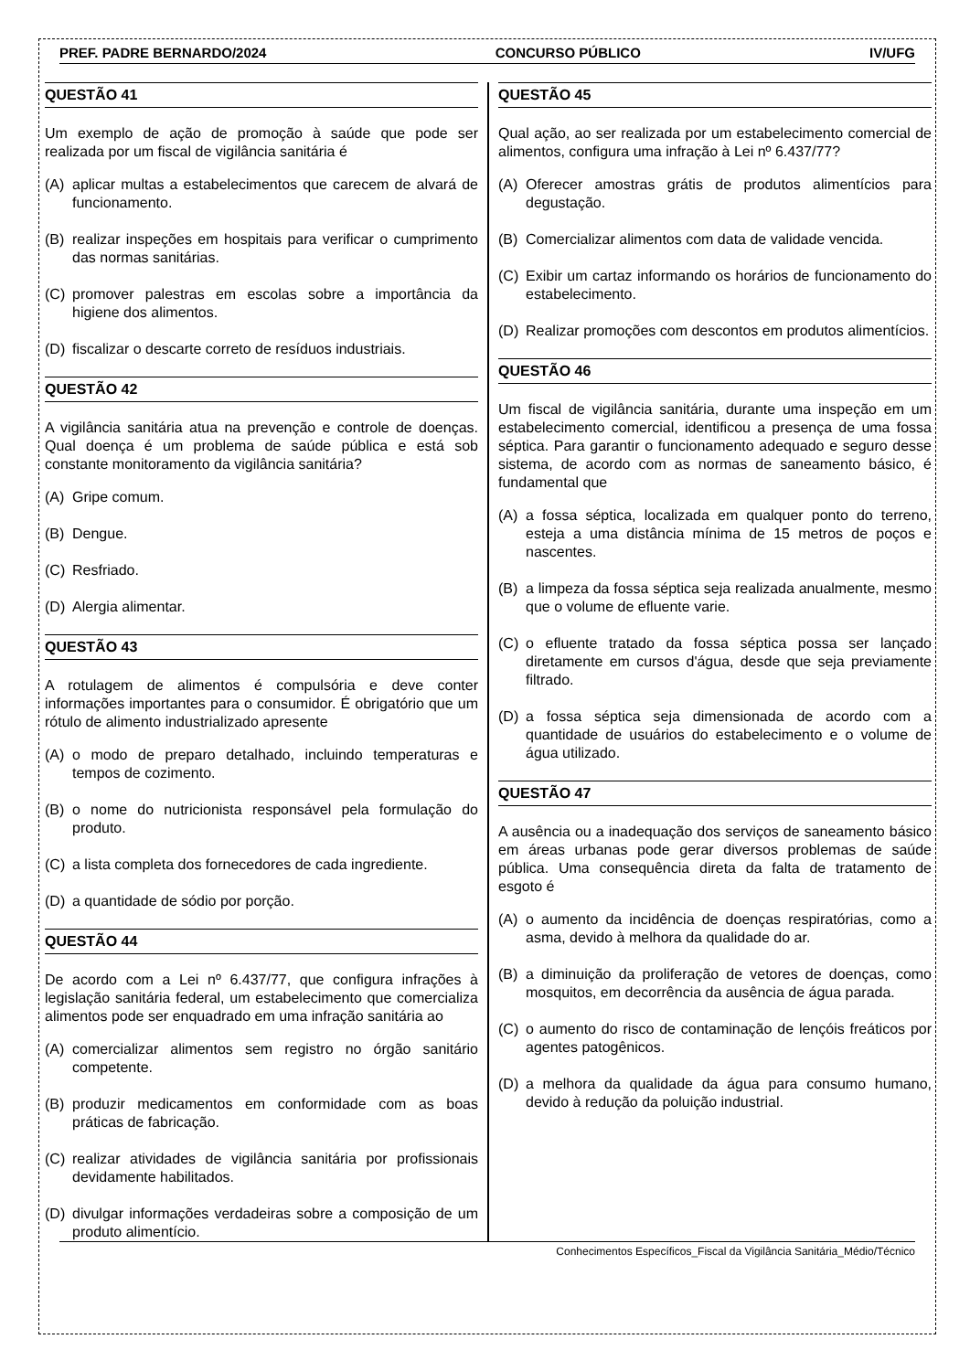PREF. PADRE BERNARDO/2024 CONCURSO PÚBLICO IV/UFG
QUESTÃO 41
Um exemplo de ação de promoção à saúde que pode ser realizada por um fiscal de vigilância sanitária é
(A) aplicar multas a estabelecimentos que carecem de alvará de funcionamento.
(B) realizar inspeções em hospitais para verificar o cumprimento das normas sanitárias.
(C) promover palestras em escolas sobre a importância da higiene dos alimentos.
(D) fiscalizar o descarte correto de resíduos industriais.
QUESTÃO 42
A vigilância sanitária atua na prevenção e controle de doenças. Qual doença é um problema de saúde pública e está sob constante monitoramento da vigilância sanitária?
(A) Gripe comum.
(B) Dengue.
(C) Resfriado.
(D) Alergia alimentar.
QUESTÃO 43
A rotulagem de alimentos é compulsória e deve conter informações importantes para o consumidor. É obrigatório que um rótulo de alimento industrializado apresente
(A) o modo de preparo detalhado, incluindo temperaturas e tempos de cozimento.
(B) o nome do nutricionista responsável pela formulação do produto.
(C) a lista completa dos fornecedores de cada ingrediente.
(D) a quantidade de sódio por porção.
QUESTÃO 44
De acordo com a Lei nº 6.437/77, que configura infrações à legislação sanitária federal, um estabelecimento que comercializa alimentos pode ser enquadrado em uma infração sanitária ao
(A) comercializar alimentos sem registro no órgão sanitário competente.
(B) produzir medicamentos em conformidade com as boas práticas de fabricação.
(C) realizar atividades de vigilância sanitária por profissionais devidamente habilitados.
(D) divulgar informações verdadeiras sobre a composição de um produto alimentício.
QUESTÃO 45
Qual ação, ao ser realizada por um estabelecimento comercial de alimentos, configura uma infração à Lei nº 6.437/77?
(A) Oferecer amostras grátis de produtos alimentícios para degustação.
(B) Comercializar alimentos com data de validade vencida.
(C) Exibir um cartaz informando os horários de funcionamento do estabelecimento.
(D) Realizar promoções com descontos em produtos alimentícios.
QUESTÃO 46
Um fiscal de vigilância sanitária, durante uma inspeção em um estabelecimento comercial, identificou a presença de uma fossa séptica. Para garantir o funcionamento adequado e seguro desse sistema, de acordo com as normas de saneamento básico, é fundamental que
(A) a fossa séptica, localizada em qualquer ponto do terreno, esteja a uma distância mínima de 15 metros de poços e nascentes.
(B) a limpeza da fossa séptica seja realizada anualmente, mesmo que o volume de efluente varie.
(C) o efluente tratado da fossa séptica possa ser lançado diretamente em cursos d'água, desde que seja previamente filtrado.
(D) a fossa séptica seja dimensionada de acordo com a quantidade de usuários do estabelecimento e o volume de água utilizado.
QUESTÃO 47
A ausência ou a inadequação dos serviços de saneamento básico em áreas urbanas pode gerar diversos problemas de saúde pública. Uma consequência direta da falta de tratamento de esgoto é
(A) o aumento da incidência de doenças respiratórias, como a asma, devido à melhora da qualidade do ar.
(B) a diminuição da proliferação de vetores de doenças, como mosquitos, em decorrência da ausência de água parada.
(C) o aumento do risco de contaminação de lençóis freáticos por agentes patogênicos.
(D) a melhora da qualidade da água para consumo humano, devido à redução da poluição industrial.
Conhecimentos Específicos_Fiscal da Vigilância Sanitária_Médio/Técnico